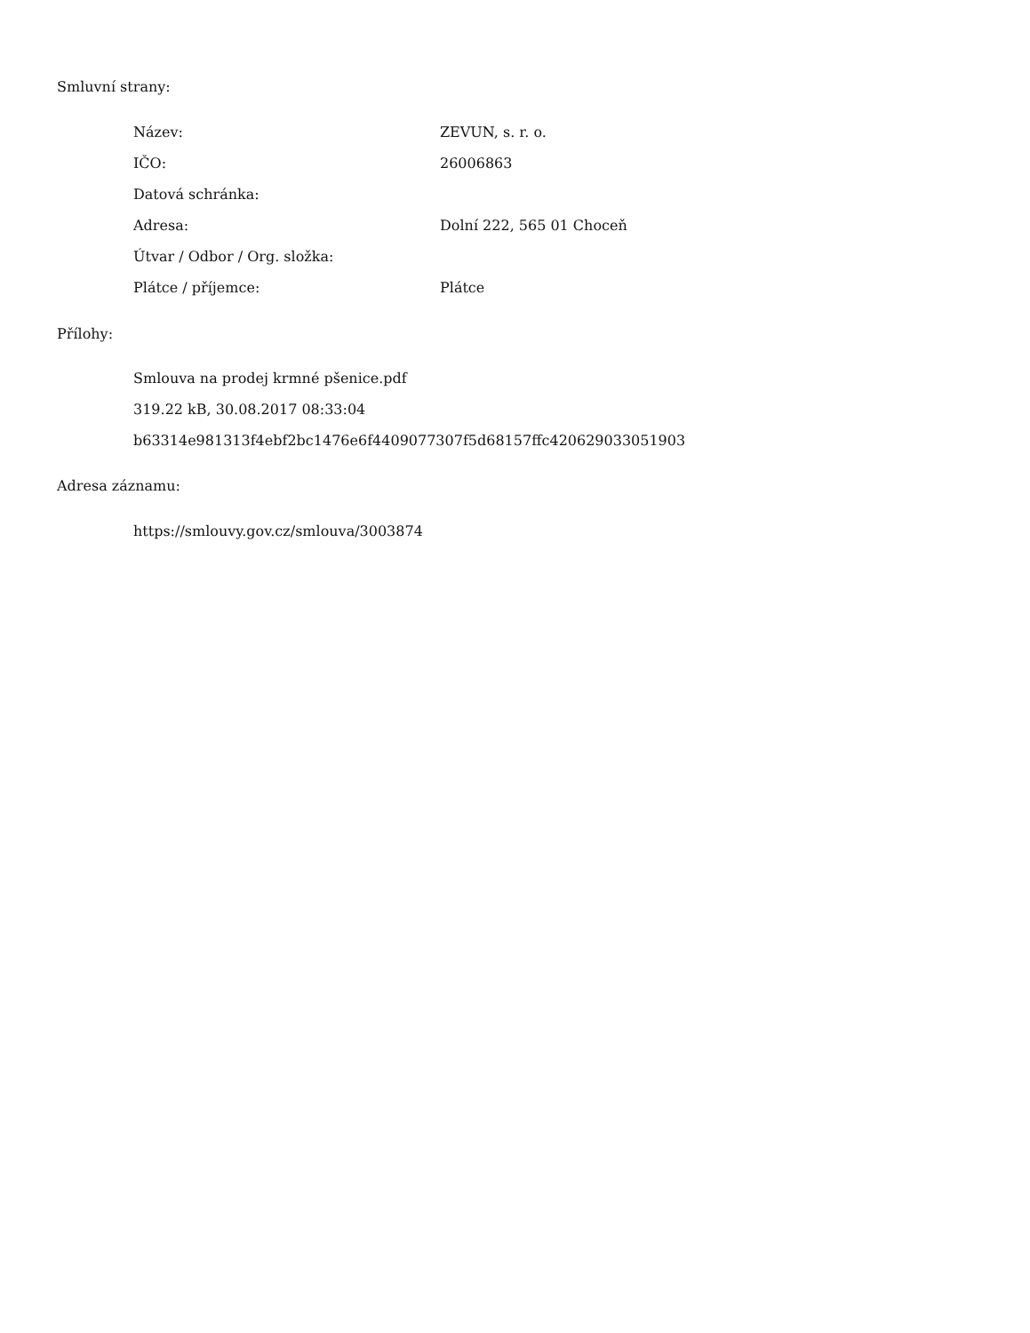Smluvní strany:
| Název: | ZEVUN, s. r. o. |
| IČO: | 26006863 |
| Datová schránka: | |
| Adresa: | Dolní 222, 565 01 Choceň |
| Útvar / Odbor / Org. složka: | |
| Plátce / příjemce: | Plátce |
Přílohy:
| Smlouva na prodej krmné pšenice.pdf |
| 319.22 kB, 30.08.2017 08:33:04 |
| b63314e981313f4ebf2bc1476e6f4409077307f5d68157ffc420629033051903 |
Adresa záznamu:
| https://smlouvy.gov.cz/smlouva/3003874 |